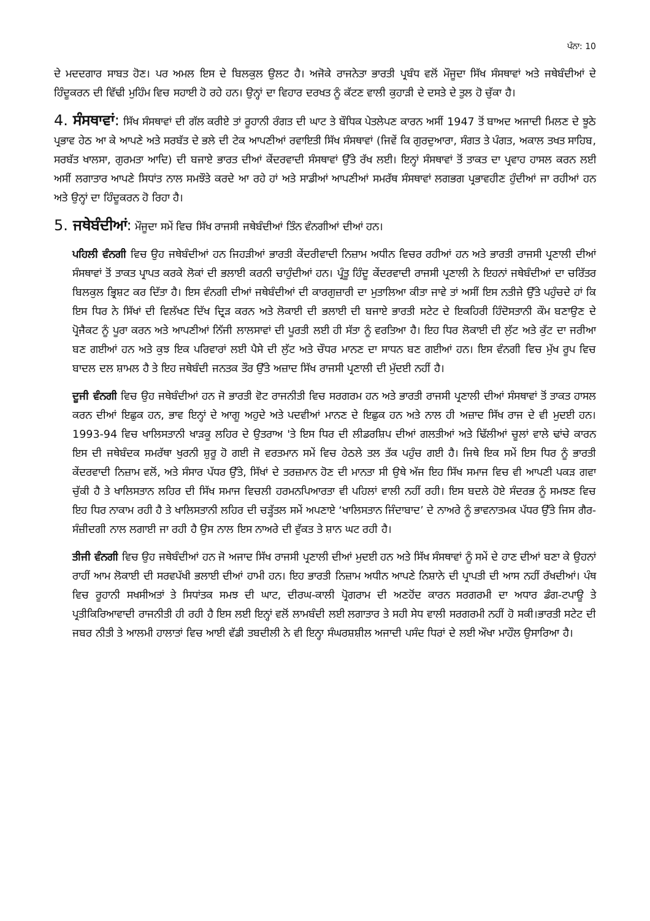ਪੰਨਾ: 10
ਦੇ ਮਦਦਗਾਰ ਸਾਬਤ ਹੋਣ। ਪਰ ਅਮਲ ਇਸ ਦੇ ਬਿਲਕੁਲ ਉਲਟ ਹੈ। ਅਜੋਕੇ ਰਾਜਨੇਤਾ ਭਾਰਤੀ ਪ੍ਰਬੰਧ ਵਲੋਂ ਮੌਜੂਦਾ ਸਿੱਖ ਸੰਸਥਾਵਾਂ ਅਤੇ ਜਥੇਬੰਦੀਆਂ ਦੇ ਹਿੰਦੂਕਰਨ ਦੀ ਵਿੱਢੀ ਮੁਹਿੰਮ ਵਿਚ ਸਹਾਈ ਹੋ ਰਹੇ ਹਨ। ਉਨ੍ਹਾਂ ਦਾ ਵਿਹਾਰ ਦਰਖਤ ਨੂੰ ਕੱਟਣ ਵਾਲੀ ਕੁਹਾੜੀ ਦੇ ਦਸਤੇ ਦੇ ਤੁਲ ਹੋ ਚੁੱਕਾ ਹੈ।
4. ਸੰਸਥਾਵਾਂ: ਸਿੱਖ ਸੰਸਥਾਵਾਂ ਦੀ ਗੱਲ ਕਰੀਏ ਤਾਂ ਰੂਹਾਨੀ ਰੰਗਤ ਦੀ ਘਾਟ ਤੇ ਬੌਧਿਕ ਪੇਤਲੇਪਣ ਕਾਰਨ ਅਸੀਂ 1947 ਤੋਂ ਬਾਅਦ ਅਜਾਦੀ ਮਿਲਣ ਦੇ ਝੂਠੇ ਪ੍ਰਭਾਵ ਹੇਠ ਆ ਕੇ ਆਪਣੇ ਅਤੇ ਸਰਬੱਤ ਦੇ ਭਲੇ ਦੀ ਟੇਕ ਆਪਣੀਆਂ ਰਵਾਇਤੀ ਸਿੱਖ ਸੰਸਥਾਵਾਂ (ਜਿਵੇਂ ਕਿ ਗੁਰਦੁਆਰਾ, ਸੰਗਤ ਤੇ ਪੰਗਤ, ਅਕਾਲ ਤਖਤ ਸਾਹਿਬ, ਸਰਬੱਤ ਖਾਲਸਾ, ਗੁਰਮਤਾ ਆਦਿ) ਦੀ ਬਜਾਏ ਭਾਰਤ ਦੀਆਂ ਕੇਂਦਰਵਾਦੀ ਸੰਸਥਾਵਾਂ ਉੱਤੇ ਰੱਖ ਲਈ। ਇਨ੍ਹਾਂ ਸੰਸਥਾਵਾਂ ਤੋਂ ਤਾਕਤ ਦਾ ਪ੍ਰਵਾਹ ਹਾਸਲ ਕਰਨ ਲਈ ਅਸੀਂ ਲਗਾਤਾਰ ਆਪਣੇ ਸਿਧਾਂਤ ਨਾਲ ਸਮਝੌਤੇ ਕਰਦੇ ਆ ਰਹੇ ਹਾਂ ਅਤੇ ਸਾਡੀਆਂ ਆਪਣੀਆਂ ਸਮਰੱਥ ਸੰਸਥਾਵਾਂ ਲਗਭਗ ਪ੍ਰਭਾਵਹੀਣ ਹੁੰਦੀਆਂ ਜਾ ਰਹੀਆਂ ਹਨ ਅਤੇ ਉਨ੍ਹਾਂ ਦਾ ਹਿੰਦੂਕਰਨ ਹੋ ਰਿਹਾ ਹੈ।
5. ਜਥੇਬੰਦੀਆਂ: ਮੌਜੂਦਾ ਸਮੇਂ ਵਿਚ ਸਿੱਖ ਰਾਜਸੀ ਜਥੇਬੰਦੀਆਂ ਤਿੰਨ ਵੰਨਗੀਆਂ ਦੀਆਂ ਹਨ।
ਪਹਿਲੀ ਵੰਨਗੀ ਵਿਚ ਉਹ ਜਥੇਬੰਦੀਆਂ ਹਨ ਜਿਹੜੀਆਂ ਭਾਰਤੀ ਕੇਂਦਰੀਵਾਦੀ ਨਿਜ਼ਾਮ ਅਧੀਨ ਵਿਚਰ ਰਹੀਆਂ ਹਨ ਅਤੇ ਭਾਰਤੀ ਰਾਜਸੀ ਪ੍ਰਣਾਲੀ ਦੀਆਂ ਸੰਸਥਾਵਾਂ ਤੋਂ ਤਾਕਤ ਪ੍ਰਾਪਤ ਕਰਕੇ ਲੋਕਾਂ ਦੀ ਭਲਾਈ ਕਰਨੀ ਚਾਹੁੰਦੀਆਂ ਹਨ। ਪ੍ਰੰਤੂ ਹਿੰਦੂ ਕੇਂਦਰਵਾਦੀ ਰਾਜਸੀ ਪ੍ਰਣਾਲੀ ਨੇ ਇਹਨਾਂ ਜਥੇਬੰਦੀਆਂ ਦਾ ਚਰਿੱਤਰ ਬਿਲਕੁਲ ਭ੍ਰਿਸ਼ਟ ਕਰ ਦਿੱਤਾ ਹੈ। ਇਸ ਵੰਨਗੀ ਦੀਆਂ ਜਥੇਬੰਦੀਆਂ ਦੀ ਕਾਰਗੁਜ਼ਾਰੀ ਦਾ ਮੁਤਾਲਿਆ ਕੀਤਾ ਜਾਵੇ ਤਾਂ ਅਸੀਂ ਇਸ ਨਤੀਜੇ ਉੱਤੇ ਪਹੁੰਚਦੇ ਹਾਂ ਕਿ ਇਸ ਧਿਰ ਨੇ ਸਿੱਖਾਂ ਦੀ ਵਿਲੱਖਣ ਦਿੱਖ ਦ੍ਰਿੜ ਕਰਨ ਅਤੇ ਲੋਕਾਈ ਦੀ ਭਲਾਈ ਦੀ ਬਜਾਏ ਭਾਰਤੀ ਸਟੇਟ ਦੇ ਇਕਹਿਰੀ ਹਿੰਦੋਸਤਾਨੀ ਕੌਮ ਬਣਾਉਣ ਦੇ ਪ੍ਰੋਜੈਕਟ ਨੂੰ ਪੂਰਾ ਕਰਨ ਅਤੇ ਆਪਣੀਆਂ ਨਿੱਜੀ ਲਾਲਸਾਵਾਂ ਦੀ ਪੂਰਤੀ ਲਈ ਹੀ ਸੱਤਾ ਨੂੰ ਵਰਤਿਆ ਹੈ। ਇਹ ਧਿਰ ਲੋਕਾਈ ਦੀ ਲੁੱਟ ਅਤੇ ਕੁੱਟ ਦਾ ਜਰੀਆ ਬਣ ਗਈਆਂ ਹਨ ਅਤੇ ਕੁਝ ਇਕ ਪਰਿਵਾਰਾਂ ਲਈ ਪੈਸੇ ਦੀ ਲੁੱਟ ਅਤੇ ਚੌਧਰ ਮਾਨਣ ਦਾ ਸਾਧਨ ਬਣ ਗਈਆਂ ਹਨ। ਇਸ ਵੰਨਗੀ ਵਿਚ ਮੁੱਖ ਰੂਪ ਵਿਚ ਬਾਦਲ ਦਲ ਸ਼ਾਮਲ ਹੈ ਤੇ ਇਹ ਜਥੇਬੰਦੀ ਜਨਤਕ ਤੌਰ ਉੱਤੇ ਅਜ਼ਾਦ ਸਿੱਖ ਰਾਜਸੀ ਪ੍ਰਣਾਲੀ ਦੀ ਮੁੱਦਈ ਨਹੀਂ ਹੈ।
ਦੂਜੀ ਵੰਨਗੀ ਵਿਚ ਉਹ ਜਥੇਬੰਦੀਆਂ ਹਨ ਜੋ ਭਾਰਤੀ ਵੋਟ ਰਾਜਨੀਤੀ ਵਿਚ ਸਰਗਰਮ ਹਨ ਅਤੇ ਭਾਰਤੀ ਰਾਜਸੀ ਪ੍ਰਣਾਲੀ ਦੀਆਂ ਸੰਸਥਾਵਾਂ ਤੋਂ ਤਾਕਤ ਹਾਸਲ ਕਰਨ ਦੀਆਂ ਇਛੁਕ ਹਨ, ਭਾਵ ਇਨ੍ਹਾਂ ਦੇ ਆਗੂ ਅਹੁਦੇ ਅਤੇ ਪਦਵੀਆਂ ਮਾਨਣ ਦੇ ਇਛੁਕ ਹਨ ਅਤੇ ਨਾਲ ਹੀ ਅਜ਼ਾਦ ਸਿੱਖ ਰਾਜ ਦੇ ਵੀ ਮੁਦਈ ਹਨ। 1993-94 ਵਿਚ ਖਾਲਿਸਤਾਨੀ ਖਾੜਕੂ ਲਹਿਰ ਦੇ ਉਤਰਾਅ 'ਤੇ ਇਸ ਧਿਰ ਦੀ ਲੀਡਰਸ਼ਿਪ ਦੀਆਂ ਗਲਤੀਆਂ ਅਤੇ ਢਿੱਲੀਆਂ ਚੂਲਾਂ ਵਾਲੇ ਢਾਂਚੇ ਕਾਰਨ ਇਸ ਦੀ ਜਥੇਬੰਦਕ ਸਮਰੱਥਾ ਖੁਰਨੀ ਸ਼ੁਰੂ ਹੋ ਗਈ ਜੋ ਵਰਤਮਾਨ ਸਮੇਂ ਵਿਚ ਹੇਠਲੇ ਤਲ ਤੱਕ ਪਹੁੰਚ ਗਈ ਹੈ। ਜਿਥੇ ਇਕ ਸਮੇਂ ਇਸ ਧਿਰ ਨੂੰ ਭਾਰਤੀ ਕੇਂਦਰਵਾਦੀ ਨਿਜ਼ਾਮ ਵਲੋਂ, ਅਤੇ ਸੰਸਾਰ ਪੱਧਰ ਉੱਤੇ, ਸਿੱਖਾਂ ਦੇ ਤਰਜ਼ਮਾਨ ਹੋਣ ਦੀ ਮਾਨਤਾ ਸੀ ਉਥੇ ਅੱਜ ਇਹ ਸਿੱਖ ਸਮਾਜ ਵਿਚ ਵੀ ਆਪਣੀ ਪਕੜ ਗਵਾ ਚੁੱਕੀ ਹੈ ਤੇ ਖਾਲਿਸਤਾਨ ਲਹਿਰ ਦੀ ਸਿੱਖ ਸਮਾਜ ਵਿਚਲੀ ਹਰਮਨਪਿਆਰਤਾ ਵੀ ਪਹਿਲਾਂ ਵਾਲੀ ਨਹੀਂ ਰਹੀ। ਇਸ ਬਦਲੇ ਹੋਏ ਸੰਦਰਭ ਨੂੰ ਸਮਝਣ ਵਿਚ ਇਹ ਧਿਰ ਨਾਕਾਮ ਰਹੀ ਹੈ ਤੇ ਖਾਲਿਸਤਾਨੀ ਲਹਿਰ ਦੀ ਚੜ੍ਹੱਤਲ ਸਮੇਂ ਅਪਣਾਏ ‘ਖਾਲਿਸਤਾਨ ਜਿੰਦਾਬਾਦ’ ਦੇ ਨਾਅਰੇ ਨੂੰ ਭਾਵਨਾਤਮਕ ਪੱਧਰ ਉੱਤੇ ਜਿਸ ਗੈਰ-ਸੰਜ਼ੀਦਗੀ ਨਾਲ ਲਗਾਈ ਜਾ ਰਹੀ ਹੈ ਉਸ ਨਾਲ ਇਸ ਨਾਅਰੇ ਦੀ ਵੁੱਕਤ ਤੇ ਸ਼ਾਨ ਘਟ ਰਹੀ ਹੈ।
ਤੀਜੀ ਵੰਨਗੀ ਵਿਚ ਉਹ ਜਥੇਬੰਦੀਆਂ ਹਨ ਜੋ ਅਜਾਦ ਸਿੱਖ ਰਾਜਸੀ ਪ੍ਰਣਾਲੀ ਦੀਆਂ ਮੁਦਈ ਹਨ ਅਤੇ ਸਿੱਖ ਸੰਸਥਾਵਾਂ ਨੂੰ ਸਮੇਂ ਦੇ ਹਾਣ ਦੀਆਂ ਬਣਾ ਕੇ ਉਹਨਾਂ ਰਾਹੀਂ ਆਮ ਲੋਕਾਈ ਦੀ ਸਰਵਪੱਖੀ ਭਲਾਈ ਦੀਆਂ ਹਾਮੀ ਹਨ। ਇਹ ਭਾਰਤੀ ਨਿਜ਼ਾਮ ਅਧੀਨ ਆਪਣੇ ਨਿਸ਼ਾਨੇ ਦੀ ਪ੍ਰਾਪਤੀ ਦੀ ਆਸ ਨਹੀਂ ਰੱਖਦੀਆਂ। ਪੰਥ ਵਿਚ ਰੂਹਾਨੀ ਸਖਸੀਅਤਾਂ ਤੇ ਸਿਧਾਂਤਕ ਸਮਝ ਦੀ ਘਾਟ, ਦੀਰਘ-ਕਾਲੀ ਪ੍ਰੋਗਰਾਮ ਦੀ ਅਣਹੋਂਦ ਕਾਰਨ ਸਰਗਰਮੀ ਦਾ ਅਧਾਰ ਡੰਗ-ਟਪਾਊ ਤੇ ਪ੍ਰਤੀਕਿਰਿਆਵਾਦੀ ਰਾਜਨੀਤੀ ਹੀ ਰਹੀ ਹੈ ਇਸ ਲਈ ਇਨ੍ਹਾਂ ਵਲੋਂ ਲਾਮਬੰਦੀ ਲਈ ਲਗਾਤਾਰ ਤੇ ਸਹੀ ਸੇਧ ਵਾਲੀ ਸਰਗਰਮੀ ਨਹੀਂ ਹੋ ਸਕੀ।ਭਾਰਤੀ ਸਟੇਟ ਦੀ ਜਬਰ ਨੀਤੀ ਤੇ ਆਲਮੀ ਹਾਲਾਤਾਂ ਵਿਚ ਆਈ ਵੱਡੀ ਤਬਦੀਲੀ ਨੇ ਵੀ ਇਨ੍ਹਾ ਸੰਘਰਸ਼ਸ਼ੀਲ ਅਜਾਦੀ ਪਸੰਦ ਧਿਰਾਂ ਦੇ ਲਈ ਔਖਾ ਮਾਹੌਲ ਉਸਾਰਿਆ ਹੈ।